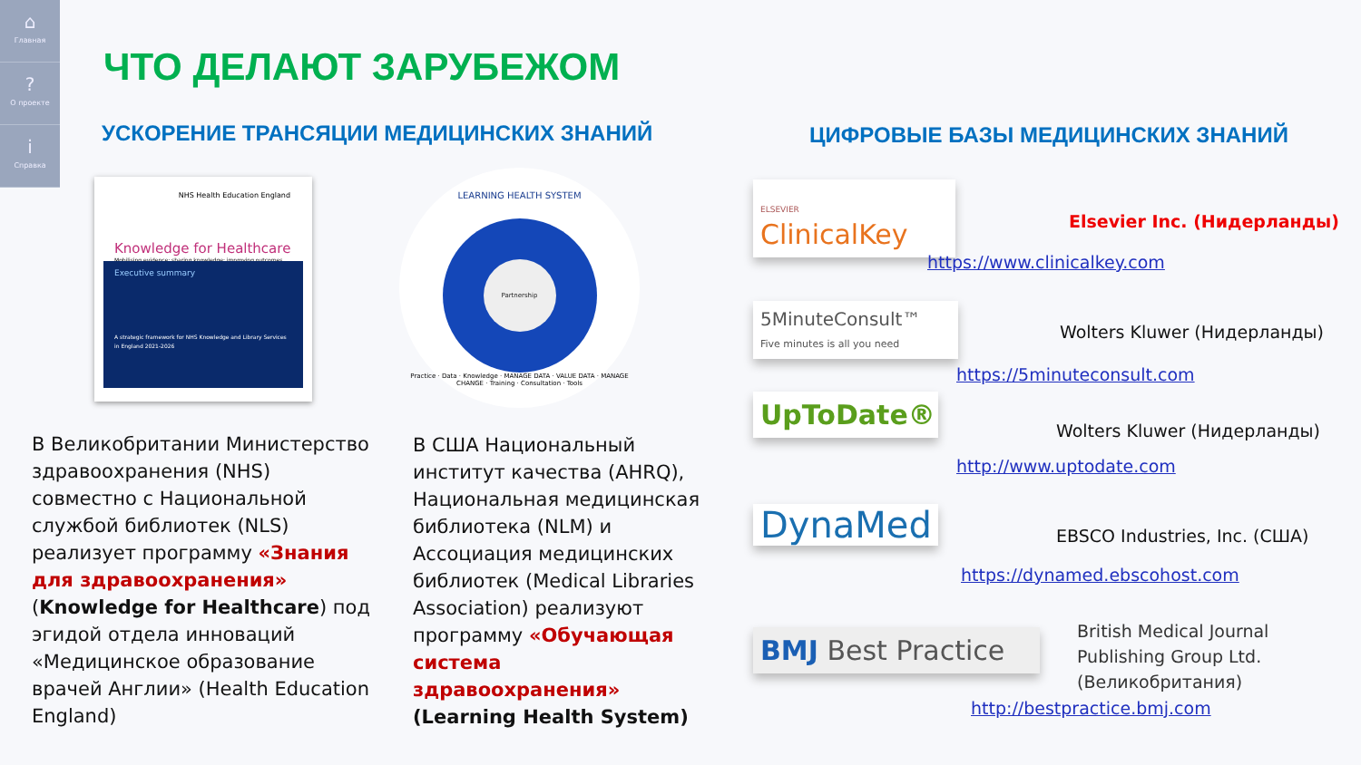⌂
Главная
?
О проекте
i
Справка
ЧТО ДЕЛАЮТ ЗАРУБЕЖОМ
УСКОРЕНИЕ ТРАНСЯЦИИ МЕДИЦИНСКИХ ЗНАНИЙ
ЦИФРОВЫЕ БАЗЫ МЕДИЦИНСКИХ ЗНАНИЙ
NHS Health Education England
Knowledge for Healthcare
Mobilising evidence; sharing knowledge; improving outcomes
Executive summary
A strategic framework for NHS Knowledge and Library Services in England 2021-2026
LEARNING HEALTH SYSTEM
Partnership
Practice · Data · Knowledge · MANAGE DATA · VALUE DATA · MANAGE CHANGE · Training · Consultation · Tools
В Великобритании Министерство здравоохранения (NHS) совместно с Национальной службой библиотек (NLS) реализует программу «Знания для здравоохранения» (Knowledge for Healthcare) под эгидой отдела инноваций «Медицинское образование врачей Англии» (Health Education England)
В США Национальный институт качества (AHRQ), Национальная медицинская библиотека (NLM) и Ассоциация медицинских библиотек (Medical Libraries Association) реализуют программу «Обучающая система здравоохранения» (Learning Health System)
ELSEVIER ClinicalKey
Elsevier Inc. (Нидерланды)
https://www.clinicalkey.com
5MinuteConsult™
Five minutes is all you need
Wolters Kluwer (Нидерланды)
https://5minuteconsult.com
UpToDate®
Wolters Kluwer (Нидерланды)
http://www.uptodate.com
DynaMed EBSCO Industries, Inc. (США)
https://dynamed.ebscohost.com
BMJ Best Practice
British Medical Journal
Publishing Group Ltd.
(Великобритания)
http://bestpractice.bmj.com